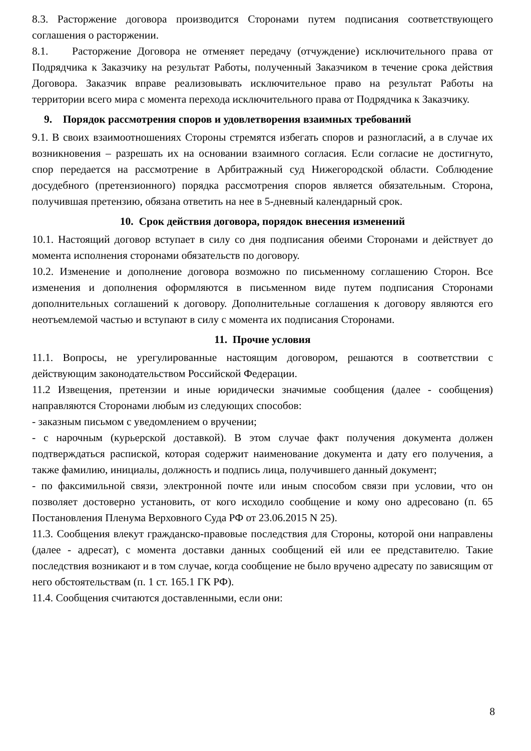8.3. Расторжение договора производится Сторонами путем подписания соответствующего соглашения о расторжении.
8.1. Расторжение Договора не отменяет передачу (отчуждение) исключительного права от Подрядчика к Заказчику на результат Работы, полученный Заказчиком в течение срока действия Договора. Заказчик вправе реализовывать исключительное право на результат Работы на территории всего мира с момента перехода исключительного права от Подрядчика к Заказчику.
9. Порядок рассмотрения споров и удовлетворения взаимных требований
9.1. В своих взаимоотношениях Стороны стремятся избегать споров и разногласий, а в случае их возникновения – разрешать их на основании взаимного согласия. Если согласие не достигнуто, спор передается на рассмотрение в Арбитражный суд Нижегородской области. Соблюдение досудебного (претензионного) порядка рассмотрения споров является обязательным. Сторона, получившая претензию, обязана ответить на нее в 5-дневный календарный срок.
10. Срок действия договора, порядок внесения изменений
10.1. Настоящий договор вступает в силу со дня подписания обеими Сторонами и действует до момента исполнения сторонами обязательств по договору.
10.2. Изменение и дополнение договора возможно по письменному соглашению Сторон. Все изменения и дополнения оформляются в письменном виде путем подписания Сторонами дополнительных соглашений к договору. Дополнительные соглашения к договору являются его неотъемлемой частью и вступают в силу с момента их подписания Сторонами.
11. Прочие условия
11.1. Вопросы, не урегулированные настоящим договором, решаются в соответствии с действующим законодательством Российской Федерации.
11.2 Извещения, претензии и иные юридически значимые сообщения (далее - сообщения) направляются Сторонами любым из следующих способов:
- заказным письмом с уведомлением о вручении;
- с нарочным (курьерской доставкой). В этом случае факт получения документа должен подтверждаться распиской, которая содержит наименование документа и дату его получения, а также фамилию, инициалы, должность и подпись лица, получившего данный документ;
- по факсимильной связи, электронной почте или иным способом связи при условии, что он позволяет достоверно установить, от кого исходило сообщение и кому оно адресовано (п. 65 Постановления Пленума Верховного Суда РФ от 23.06.2015 N 25).
11.3. Сообщения влекут гражданско-правовые последствия для Стороны, которой они направлены (далее - адресат), с момента доставки данных сообщений ей или ее представителю. Такие последствия возникают и в том случае, когда сообщение не было вручено адресату по зависящим от него обстоятельствам (п. 1 ст. 165.1 ГК РФ).
11.4. Сообщения считаются доставленными, если они:
8